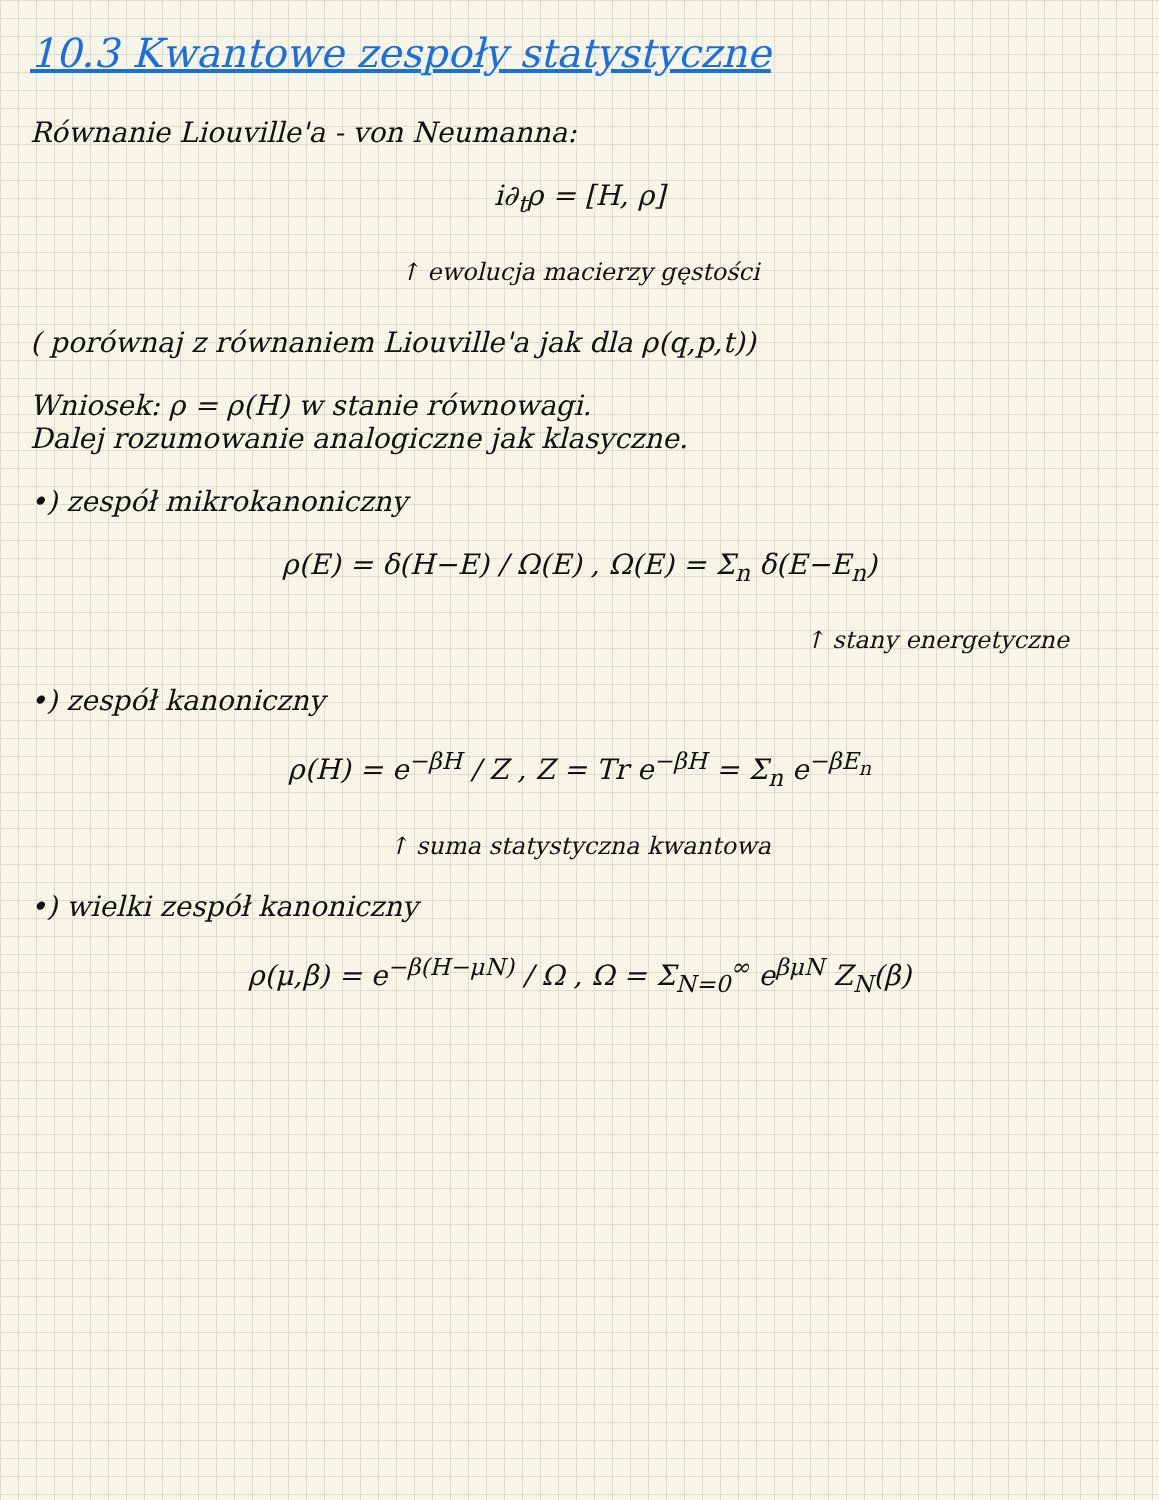10.3 Kwantowe zespoły statystyczne
Równanie Liouville'a - von Neumanna:
i∂<sub>t</sub>ρ = [H, ρ]
↑ ewolucja macierzy gęstości
( porównaj z równaniem Liouville'a jak dla ρ(q,p,t))
Wniosek: ρ = ρ(H) w stanie równowagi.
Dalej rozumowanie analogiczne jak klasyczne.
•) zespół mikrokanoniczny
ρ(E) = δ(H−E) / Ω(E) , Ω(E) = Σ<sub>n</sub> δ(E−E<sub>n</sub>)
↑ stany energetyczne
•) zespół kanoniczny
ρ(H) = e<sup>−βH</sup> / Z , Z = Tr e<sup>−βH</sup> = Σ<sub>n</sub> e<sup>−βE<sub>n</sub></sup>
↑ suma statystyczna kwantowa
•) wielki zespół kanoniczny
ρ(μ,β) = e<sup>−β(H−μN)</sup> / Ω , Ω = Σ<sub>N=0</sub><sup>∞</sup> e<sup>βμN</sup> Z<sub>N</sub>(β)